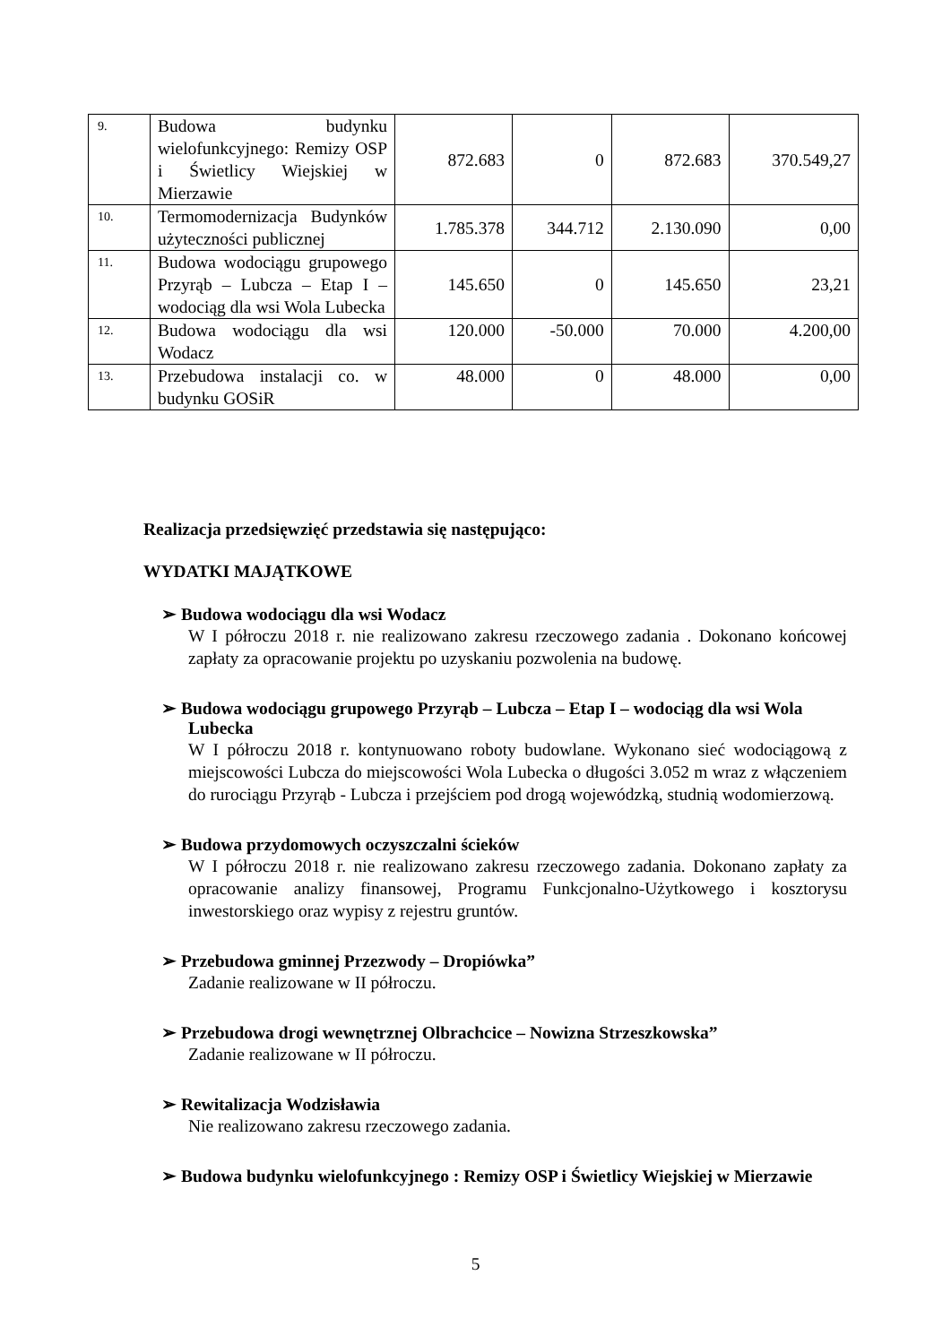| 9. | Budowa budynku wielofunkcyjnego: Remizy OSP i Świetlicy Wiejskiej w Mierzawie | 872.683 | 0 | 872.683 | 370.549,27 |
| 10. | Termomodernizacja Budynków użyteczności publicznej | 1.785.378 | 344.712 | 2.130.090 | 0,00 |
| 11. | Budowa wodociągu grupowego Przyrąb – Lubcza – Etap I – wodociąg dla wsi Wola Lubecka | 145.650 | 0 | 145.650 | 23,21 |
| 12. | Budowa wodociągu dla wsi Wodacz | 120.000 | -50.000 | 70.000 | 4.200,00 |
| 13. | Przebudowa instalacji co. w budynku GOSiR | 48.000 | 0 | 48.000 | 0,00 |
Realizacja przedsięwzięć przedstawia się następująco:
WYDATKI MAJĄTKOWE
➢ Budowa wodociągu dla wsi Wodacz
W I półroczu 2018 r. nie realizowano zakresu rzeczowego zadania . Dokonano końcowej zapłaty za opracowanie projektu po uzyskaniu pozwolenia na budowę.
➢ Budowa wodociągu grupowego Przyrąb – Lubcza – Etap I – wodociąg dla wsi Wola Lubecka
W I półroczu 2018 r. kontynuowano roboty budowlane. Wykonano sieć wodociągową z miejscowości Lubcza do miejscowości Wola Lubecka o długości 3.052 m wraz z włączeniem do rurociągu Przyrąb - Lubcza i przejściem pod drogą wojewódzką, studnią wodomierzową.
➢ Budowa przydomowych oczyszczalni ścieków
W I półroczu 2018 r. nie realizowano zakresu rzeczowego zadania. Dokonano zapłaty za opracowanie analizy finansowej, Programu Funkcjonalno-Użytkowego i kosztorysu inwestorskiego oraz wypisy z rejestru gruntów.
➢ Przebudowa gminnej Przezwody – Dropiówka”
Zadanie realizowane w II półroczu.
➢ Przebudowa drogi wewnętrznej Olbrachcice – Nowizna Strzeszkowska”
Zadanie realizowane w II półroczu.
➢ Rewitalizacja Wodzisławia
Nie realizowano zakresu rzeczowego zadania.
➢ Budowa budynku wielofunkcyjnego : Remizy OSP i Świetlicy Wiejskiej w Mierzawie
5